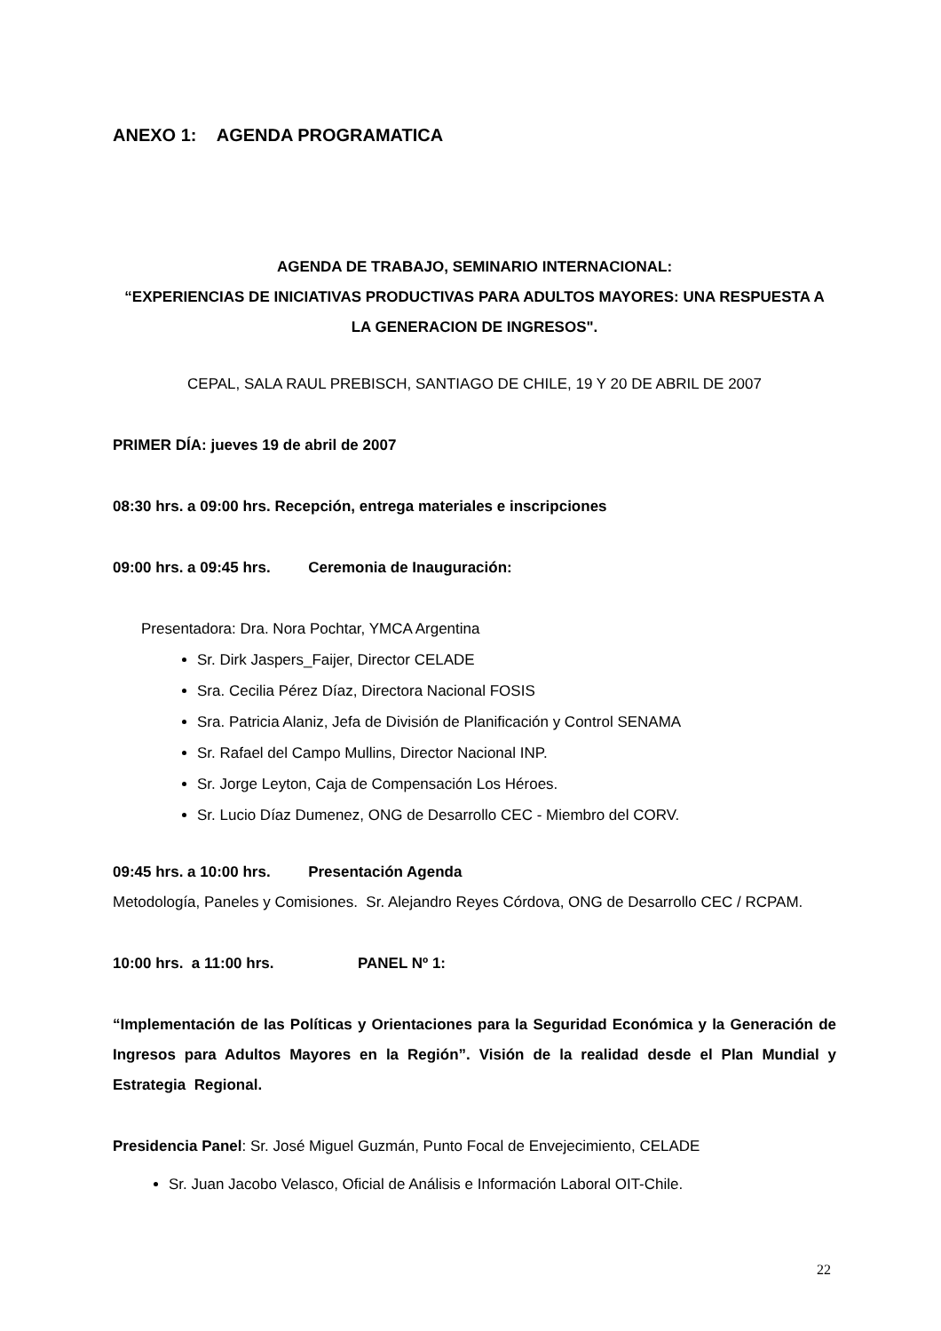ANEXO 1: AGENDA PROGRAMATICA
AGENDA DE TRABAJO, SEMINARIO INTERNACIONAL:
“EXPERIENCIAS DE INICIATIVAS PRODUCTIVAS PARA ADULTOS MAYORES: UNA RESPUESTA A LA GENERACION DE INGRESOS".
CEPAL, SALA RAUL PREBISCH, SANTIAGO DE CHILE, 19 Y 20 DE ABRIL DE 2007
PRIMER DÍA: jueves 19 de abril de 2007
08:30 hrs. a 09:00 hrs. Recepción, entrega materiales e inscripciones
09:00 hrs. a 09:45 hrs. Ceremonia de Inauguración:
Presentadora: Dra. Nora Pochtar, YMCA Argentina
Sr. Dirk Jaspers_Faijer, Director CELADE
Sra. Cecilia Pérez Díaz, Directora Nacional FOSIS
Sra. Patricia Alaniz, Jefa de División de Planificación y Control SENAMA
Sr. Rafael del Campo Mullins, Director Nacional INP.
Sr. Jorge Leyton, Caja de Compensación Los Héroes.
Sr. Lucio Díaz Dumenez, ONG de Desarrollo CEC - Miembro del CORV.
09:45 hrs. a 10:00 hrs. Presentación Agenda
Metodología, Paneles y Comisiones. Sr. Alejandro Reyes Córdova, ONG de Desarrollo CEC / RCPAM.
10:00 hrs. a 11:00 hrs. PANEL Nº 1:
“Implementación de las Políticas y Orientaciones para la Seguridad Económica y la Generación de Ingresos para Adultos Mayores en la Región”. Visión de la realidad desde el Plan Mundial y Estrategia Regional.
Presidencia Panel: Sr. José Miguel Guzmán, Punto Focal de Envejecimiento, CELADE
Sr. Juan Jacobo Velasco, Oficial de Análisis e Información Laboral OIT-Chile.
22